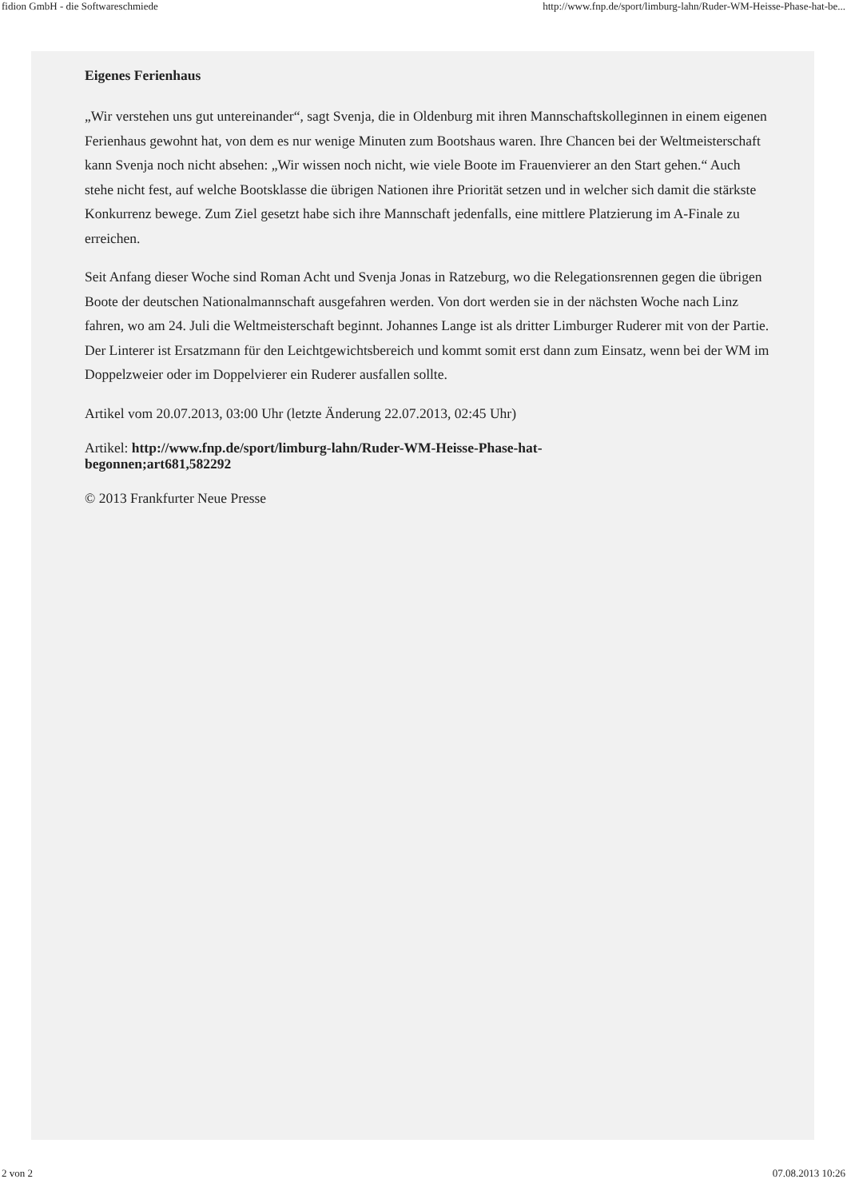fidion GmbH - die Softwareschmiede http://www.fnp.de/sport/limburg-lahn/Ruder-WM-Heisse-Phase-hat-be...
Eigenes Ferienhaus
„Wir verstehen uns gut untereinander“, sagt Svenja, die in Oldenburg mit ihren Mannschaftskolleginnen in einem eigenen Ferienhaus gewohnt hat, von dem es nur wenige Minuten zum Bootshaus waren. Ihre Chancen bei der Weltmeisterschaft kann Svenja noch nicht absehen: „Wir wissen noch nicht, wie viele Boote im Frauenvierer an den Start gehen.“ Auch stehe nicht fest, auf welche Bootsklasse die übrigen Nationen ihre Priorität setzen und in welcher sich damit die stärkste Konkurrenz bewege. Zum Ziel gesetzt habe sich ihre Mannschaft jedenfalls, eine mittlere Platzierung im A-Finale zu erreichen.
Seit Anfang dieser Woche sind Roman Acht und Svenja Jonas in Ratzeburg, wo die Relegationsrennen gegen die übrigen Boote der deutschen Nationalmannschaft ausgefahren werden. Von dort werden sie in der nächsten Woche nach Linz fahren, wo am 24. Juli die Weltmeisterschaft beginnt. Johannes Lange ist als dritter Limburger Ruderer mit von der Partie. Der Linterer ist Ersatzmann für den Leichtgewichtsbereich und kommt somit erst dann zum Einsatz, wenn bei der WM im Doppelzweier oder im Doppelvierer ein Ruderer ausfallen sollte.
Artikel vom 20.07.2013, 03:00 Uhr (letzte Änderung 22.07.2013, 02:45 Uhr)
Artikel: http://www.fnp.de/sport/limburg-lahn/Ruder-WM-Heisse-Phase-hat-begonnen;art681,582292
© 2013 Frankfurter Neue Presse
2 von 2 07.08.2013 10:26